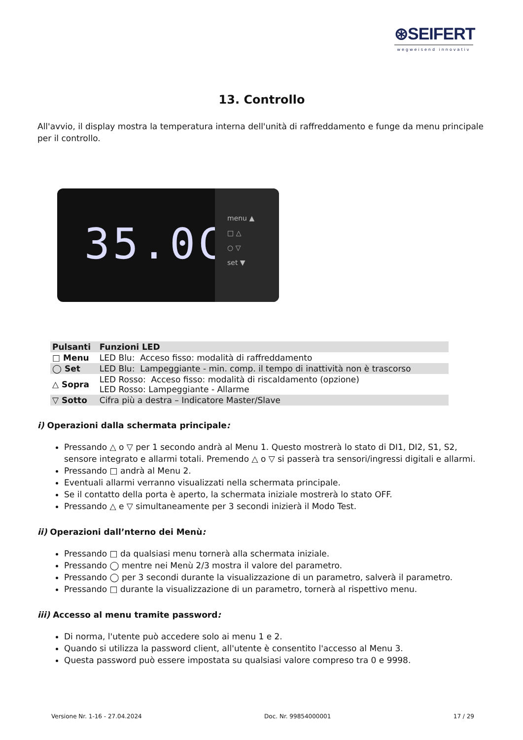⊛SEIFERT
wegweisend innovativ
13. Controllo
All'avvio, il display mostra la temperatura interna dell'unità di raffreddamento e funge da menu principale per il controllo.
35.0C
menu ▲
□ △
○ ▽
set ▼
| Pulsanti | Funzioni LED |
| --- | --- |
| □ Menu | LED Blu: Acceso fisso: modalità di raffreddamento |
| ◯ Set | LED Blu: Lampeggiante - min. comp. il tempo di inattività non è trascorso |
| △ Sopra | LED Rosso: Acceso fisso: modalità di riscaldamento (opzione) LED Rosso: Lampeggiante - Allarme |
| ▽ Sotto | Cifra più a destra – Indicatore Master/Slave |
i) Operazioni dalla schermata principale:
Pressando △ o ▽ per 1 secondo andrà al Menu 1. Questo mostrerà lo stato di DI1, DI2, S1, S2, sensore integrato e allarmi totali. Premendo △ o ▽ si passerà tra sensori/ingressi digitali e allarmi.
Pressando □ andrà al Menu 2.
Eventuali allarmi verranno visualizzati nella schermata principale.
Se il contatto della porta è aperto, la schermata iniziale mostrerà lo stato OFF.
Pressando △ e ▽ simultaneamente per 3 secondi inizierà il Modo Test.
ii) Operazioni dall’nterno dei Menù:
Pressando □ da qualsiasi menu tornerà alla schermata iniziale.
Pressando ◯ mentre nei Menù 2/3 mostra il valore del parametro.
Pressando ◯ per 3 secondi durante la visualizzazione di un parametro, salverà il parametro.
Pressando □ durante la visualizzazione di un parametro, tornerà al rispettivo menu.
iii) Accesso al menu tramite password:
Di norma, l'utente può accedere solo ai menu 1 e 2.
Quando si utilizza la password client, all'utente è consentito l'accesso al Menu 3.
Questa password può essere impostata su qualsiasi valore compreso tra 0 e 9998.
Versione Nr. 1-16 - 27.04.2024 Doc. Nr. 99854000001 17 / 29